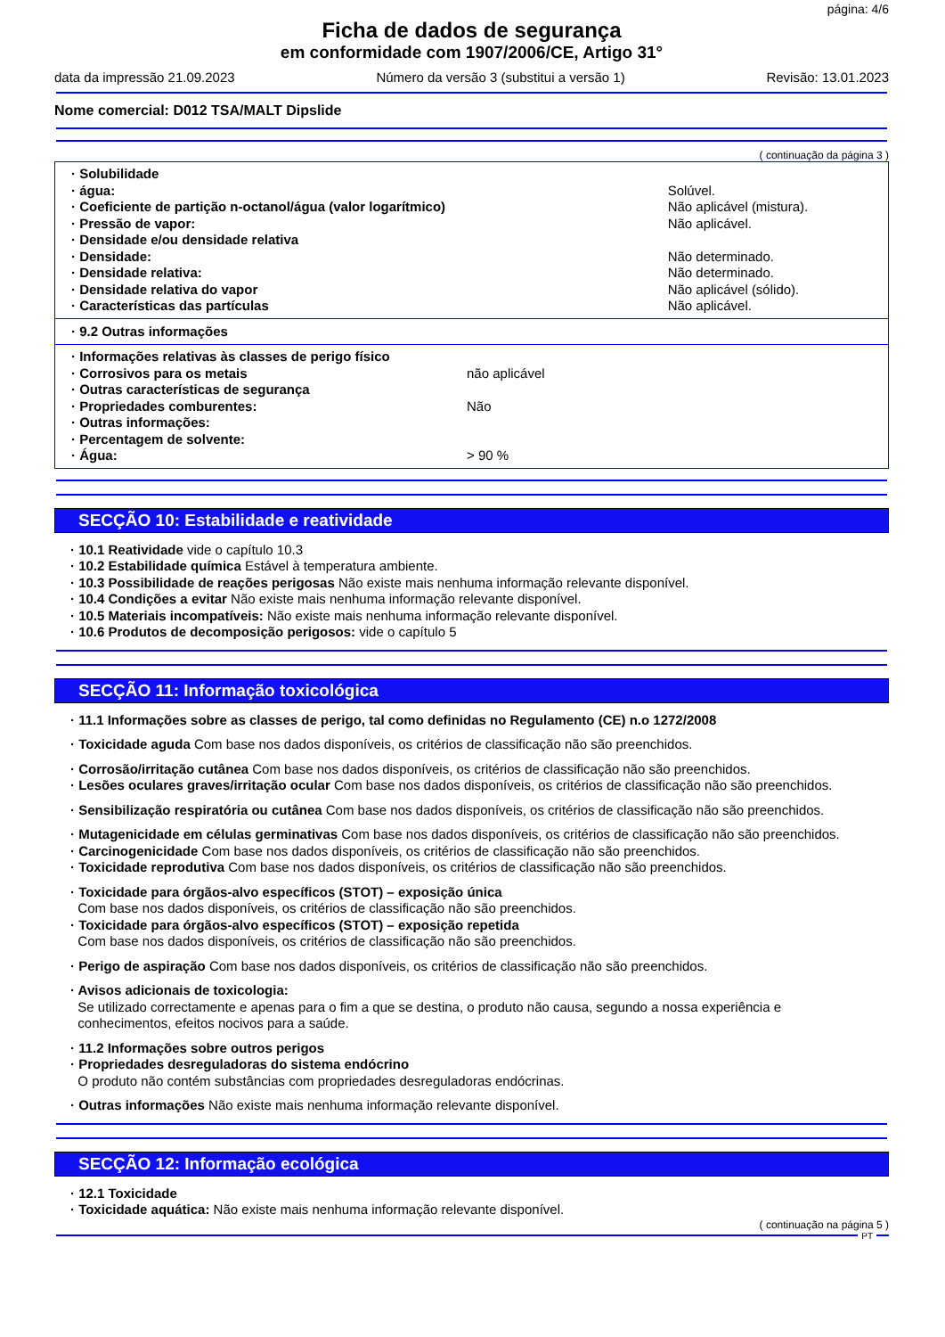página: 4/6
Ficha de dados de segurança
em conformidade com 1907/2006/CE, Artigo 31°
data da impressão 21.09.2023 Número da versão 3 (substitui a versão 1) Revisão: 13.01.2023
Nome comercial: D012 TSA/MALT Dipslide
( continuação da página 3 )
| · Solubilidade | |
| · água: | Solúvel. |
| · Coeficiente de partição n-octanol/água (valor logarítmico) | Não aplicável (mistura). |
| · Pressão de vapor: | Não aplicável. |
| · Densidade e/ou densidade relativa | |
| · Densidade: | Não determinado. |
| · Densidade relativa: | Não determinado. |
| · Densidade relativa do vapor | Não aplicável (sólido). |
| · Características das partículas | Não aplicável. |
· 9.2 Outras informações
| · Informações relativas às classes de perigo físico | |
| · Corrosivos para os metais | não aplicável |
| · Outras características de segurança | |
| · Propriedades comburentes: | Não |
| · Outras informações: | |
| · Percentagem de solvente: | |
| · Água: | > 90 % |
SECÇÃO 10: Estabilidade e reatividade
· 10.1 Reatividade vide o capítulo 10.3
· 10.2 Estabilidade química Estável à temperatura ambiente.
· 10.3 Possibilidade de reações perigosas Não existe mais nenhuma informação relevante disponível.
· 10.4 Condições a evitar Não existe mais nenhuma informação relevante disponível.
· 10.5 Materiais incompatíveis: Não existe mais nenhuma informação relevante disponível.
· 10.6 Produtos de decomposição perigosos: vide o capítulo 5
SECÇÃO 11: Informação toxicológica
· 11.1 Informações sobre as classes de perigo, tal como definidas no Regulamento (CE) n.o 1272/2008
· Toxicidade aguda Com base nos dados disponíveis, os critérios de classificação não são preenchidos.
· Corrosão/irritação cutânea Com base nos dados disponíveis, os critérios de classificação não são preenchidos.
· Lesões oculares graves/irritação ocular Com base nos dados disponíveis, os critérios de classificação não são preenchidos.
· Sensibilização respiratória ou cutânea Com base nos dados disponíveis, os critérios de classificação não são preenchidos.
· Mutagenicidade em células germinativas Com base nos dados disponíveis, os critérios de classificação não são preenchidos.
· Carcinogenicidade Com base nos dados disponíveis, os critérios de classificação não são preenchidos.
· Toxicidade reprodutiva Com base nos dados disponíveis, os critérios de classificação não são preenchidos.
· Toxicidade para órgãos-alvo específicos (STOT) – exposição única
Com base nos dados disponíveis, os critérios de classificação não são preenchidos.
· Toxicidade para órgãos-alvo específicos (STOT) – exposição repetida
Com base nos dados disponíveis, os critérios de classificação não são preenchidos.
· Perigo de aspiração Com base nos dados disponíveis, os critérios de classificação não são preenchidos.
· Avisos adicionais de toxicologia:
Se utilizado correctamente e apenas para o fim a que se destina, o produto não causa, segundo a nossa experiência e
conhecimentos, efeitos nocivos para a saúde.
· 11.2 Informações sobre outros perigos
· Propriedades desreguladoras do sistema endócrino
O produto não contém substâncias com propriedades desreguladoras endócrinas.
· Outras informações Não existe mais nenhuma informação relevante disponível.
SECÇÃO 12: Informação ecológica
· 12.1 Toxicidade
· Toxicidade aquática: Não existe mais nenhuma informação relevante disponível.
( continuação na página 5 )
PT